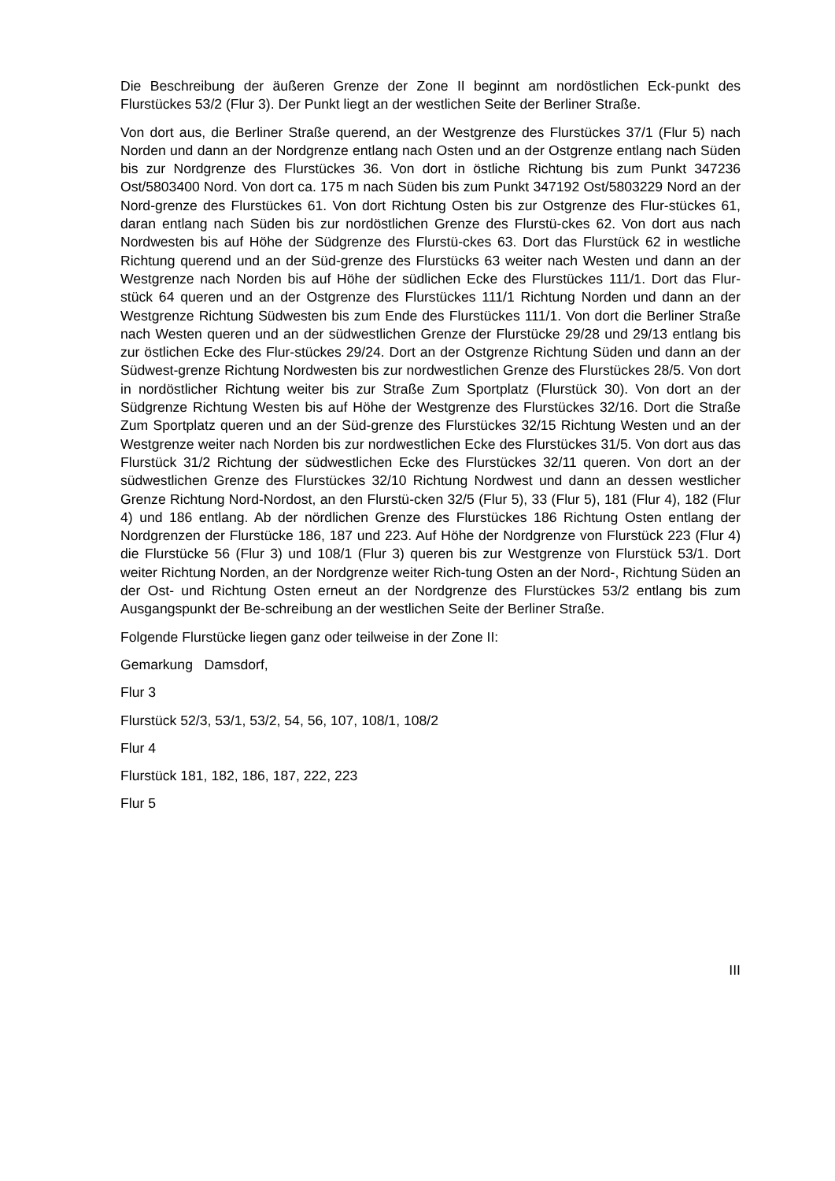Die Beschreibung der äußeren Grenze der Zone II beginnt am nordöstlichen Eck-punkt des Flurstückes 53/2 (Flur 3). Der Punkt liegt an der westlichen Seite der Berliner Straße.
Von dort aus, die Berliner Straße querend, an der Westgrenze des Flurstückes 37/1 (Flur 5) nach Norden und dann an der Nordgrenze entlang nach Osten und an der Ostgrenze entlang nach Süden bis zur Nordgrenze des Flurstückes 36. Von dort in östliche Richtung bis zum Punkt 347236 Ost/5803400 Nord. Von dort ca. 175 m nach Süden bis zum Punkt 347192 Ost/5803229 Nord an der Nord-grenze des Flurstückes 61. Von dort Richtung Osten bis zur Ostgrenze des Flur-stückes 61, daran entlang nach Süden bis zur nordöstlichen Grenze des Flurstü-ckes 62. Von dort aus nach Nordwesten bis auf Höhe der Südgrenze des Flurstü-ckes 63. Dort das Flurstück 62 in westliche Richtung querend und an der Süd-grenze des Flurstücks 63 weiter nach Westen und dann an der Westgrenze nach Norden bis auf Höhe der südlichen Ecke des Flurstückes 111/1. Dort das Flur-stück 64 queren und an der Ostgrenze des Flurstückes 111/1 Richtung Norden und dann an der Westgrenze Richtung Südwesten bis zum Ende des Flurstückes 111/1. Von dort die Berliner Straße nach Westen queren und an der südwestlichen Grenze der Flurstücke 29/28 und 29/13 entlang bis zur östlichen Ecke des Flur-stückes 29/24. Dort an der Ostgrenze Richtung Süden und dann an der Südwest-grenze Richtung Nordwesten bis zur nordwestlichen Grenze des Flurstückes 28/5. Von dort in nordöstlicher Richtung weiter bis zur Straße Zum Sportplatz (Flurstück 30). Von dort an der Südgrenze Richtung Westen bis auf Höhe der Westgrenze des Flurstückes 32/16. Dort die Straße Zum Sportplatz queren und an der Süd-grenze des Flurstückes 32/15 Richtung Westen und an der Westgrenze weiter nach Norden bis zur nordwestlichen Ecke des Flurstückes 31/5. Von dort aus das Flurstück 31/2 Richtung der südwestlichen Ecke des Flurstückes 32/11 queren. Von dort an der südwestlichen Grenze des Flurstückes 32/10 Richtung Nordwest und dann an dessen westlicher Grenze Richtung Nord-Nordost, an den Flurstü-cken 32/5 (Flur 5), 33 (Flur 5), 181 (Flur 4), 182 (Flur 4) und 186 entlang. Ab der nördlichen Grenze des Flurstückes 186 Richtung Osten entlang der Nordgrenzen der Flurstücke 186, 187 und 223. Auf Höhe der Nordgrenze von Flurstück 223 (Flur 4) die Flurstücke 56 (Flur 3) und 108/1 (Flur 3) queren bis zur Westgrenze von Flurstück 53/1. Dort weiter Richtung Norden, an der Nordgrenze weiter Rich-tung Osten an der Nord-, Richtung Süden an der Ost- und Richtung Osten erneut an der Nordgrenze des Flurstückes 53/2 entlang bis zum Ausgangspunkt der Be-schreibung an der westlichen Seite der Berliner Straße.
Folgende Flurstücke liegen ganz oder teilweise in der Zone II:
Gemarkung Damsdorf,
Flur 3
Flurstück 52/3, 53/1, 53/2, 54, 56, 107, 108/1, 108/2
Flur 4
Flurstück 181, 182, 186, 187, 222, 223
Flur 5
III